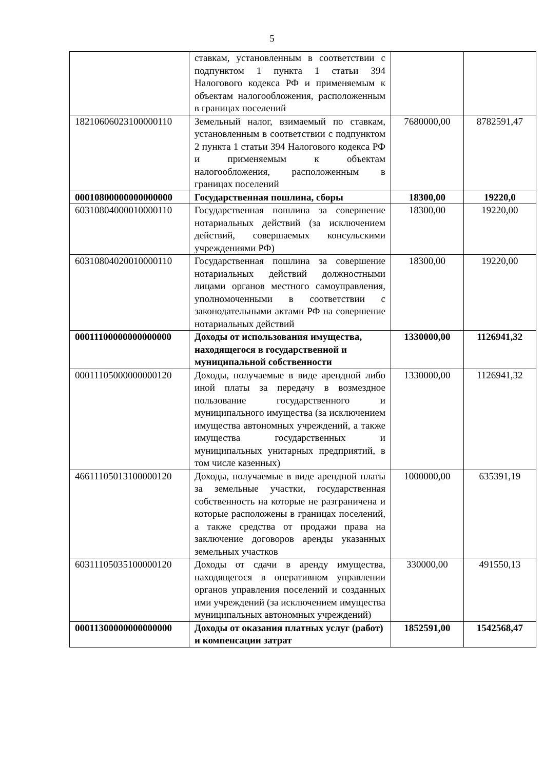5
| | ставкам, установленным в соответствии с подпунктом 1 пункта 1 статьи 394 Налогового кодекса РФ и применяемым к объектам налогообложения, расположенным в границах поселений | | |
| 18210606023100000110 | Земельный налог, взимаемый по ставкам, установленным в соответствии с подпунктом 2 пункта 1 статьи 394 Налогового кодекса РФ и применяемым к объектам налогообложения, расположенным в границах поселений | 7680000,00 | 8782591,47 |
| 00010800000000000000 | Государственная пошлина, сборы | 18300,00 | 19220,0 |
| 60310804000010000110 | Государственная пошлина за совершение нотариальных действий (за исключением действий, совершаемых консульскими учреждениями РФ) | 18300,00 | 19220,00 |
| 60310804020010000110 | Государственная пошлина за совершение нотариальных действий должностными лицами органов местного самоуправления, уполномоченными в соответствии с законодательными актами РФ на совершение нотариальных действий | 18300,00 | 19220,00 |
| 00011100000000000000 | Доходы от использования имущества, находящегося в государственной и муниципальной собственности | 1330000,00 | 1126941,32 |
| 00011105000000000120 | Доходы, получаемые в виде арендной либо иной платы за передачу в возмездное пользование государственного и муниципального имущества (за исключением имущества автономных учреждений, а также имущества государственных и муниципальных унитарных предприятий, в том числе казенных) | 1330000,00 | 1126941,32 |
| 46611105013100000120 | Доходы, получаемые в виде арендной платы за земельные участки, государственная собственность на которые не разграничена и которые расположены в границах поселений, а также средства от продажи права на заключение договоров аренды указанных земельных участков | 1000000,00 | 635391,19 |
| 60311105035100000120 | Доходы от сдачи в аренду имущества, находящегося в оперативном управлении органов управления поселений и созданных ими учреждений (за исключением имущества муниципальных автономных учреждений) | 330000,00 | 491550,13 |
| 00011300000000000000 | Доходы от оказания платных услуг (работ) и компенсации затрат | 1852591,00 | 1542568,47 |